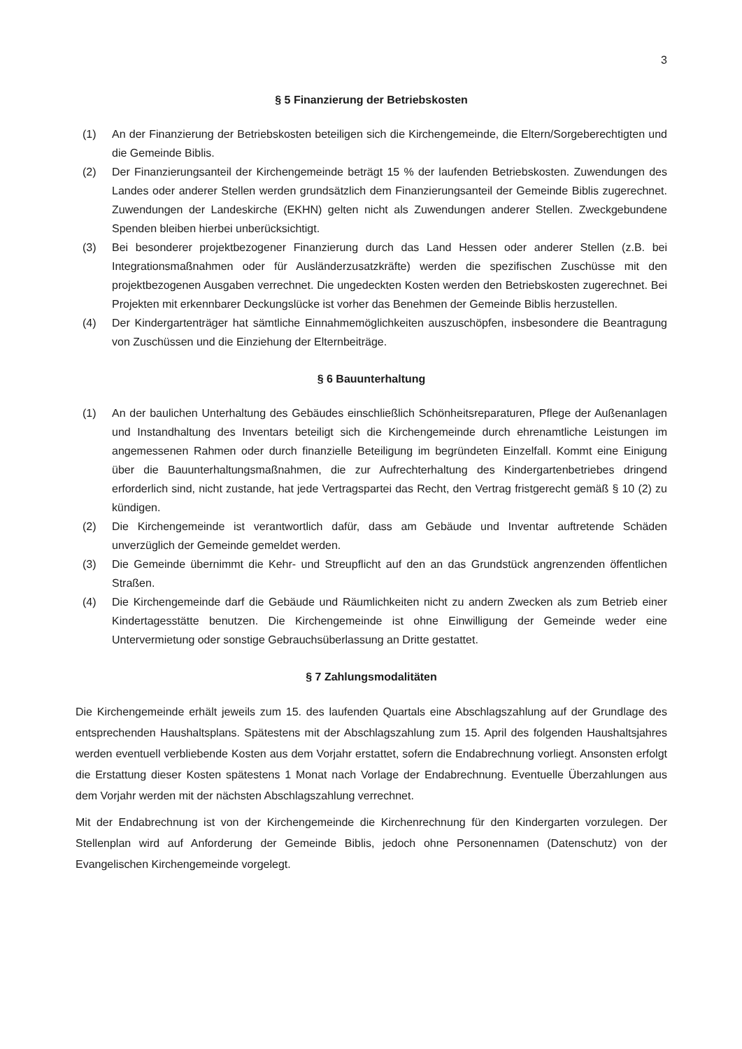3
§ 5 Finanzierung der Betriebskosten
(1) An der Finanzierung der Betriebskosten beteiligen sich die Kirchengemeinde, die Eltern/Sorgeberechtigten und die Gemeinde Biblis.
(2) Der Finanzierungsanteil der Kirchengemeinde beträgt 15 % der laufenden Betriebskosten. Zuwendungen des Landes oder anderer Stellen werden grundsätzlich dem Finanzierungsanteil der Gemeinde Biblis zugerechnet. Zuwendungen der Landeskirche (EKHN) gelten nicht als Zuwendungen anderer Stellen. Zweckgebundene Spenden bleiben hierbei unberücksichtigt.
(3) Bei besonderer projektbezogener Finanzierung durch das Land Hessen oder anderer Stellen (z.B. bei Integrationsmaßnahmen oder für Ausländerzusatzkräfte) werden die spezifischen Zuschüsse mit den projektbezogenen Ausgaben verrechnet. Die ungedeckten Kosten werden den Betriebskosten zugerechnet. Bei Projekten mit erkennbarer Deckungslücke ist vorher das Benehmen der Gemeinde Biblis herzustellen.
(4) Der Kindergartenträger hat sämtliche Einnahmemöglichkeiten auszuschöpfen, insbesondere die Beantragung von Zuschüssen und die Einziehung der Elternbeiträge.
§ 6 Bauunterhaltung
(1) An der baulichen Unterhaltung des Gebäudes einschließlich Schönheitsreparaturen, Pflege der Außenanlagen und Instandhaltung des Inventars beteiligt sich die Kirchengemeinde durch ehrenamtliche Leistungen im angemessenen Rahmen oder durch finanzielle Beteiligung im begründeten Einzelfall. Kommt eine Einigung über die Bauunterhaltungsmaßnahmen, die zur Aufrechterhaltung des Kindergartenbetriebes dringend erforderlich sind, nicht zustande, hat jede Vertragspartei das Recht, den Vertrag fristgerecht gemäß § 10 (2) zu kündigen.
(2) Die Kirchengemeinde ist verantwortlich dafür, dass am Gebäude und Inventar auftretende Schäden unverzüglich der Gemeinde gemeldet werden.
(3) Die Gemeinde übernimmt die Kehr- und Streupflicht auf den an das Grundstück angrenzenden öffentlichen Straßen.
(4) Die Kirchengemeinde darf die Gebäude und Räumlichkeiten nicht zu andern Zwecken als zum Betrieb einer Kindertagesstätte benutzen. Die Kirchengemeinde ist ohne Einwilligung der Gemeinde weder eine Untervermietung oder sonstige Gebrauchsüberlassung an Dritte gestattet.
§ 7 Zahlungsmodalitäten
Die Kirchengemeinde erhält jeweils zum 15. des laufenden Quartals eine Abschlagszahlung auf der Grundlage des entsprechenden Haushaltsplans. Spätestens mit der Abschlagszahlung zum 15. April des folgenden Haushaltsjahres werden eventuell verbliebende Kosten aus dem Vorjahr erstattet, sofern die Endabrechnung vorliegt. Ansonsten erfolgt die Erstattung dieser Kosten spätestens 1 Monat nach Vorlage der Endabrechnung. Eventuelle Überzahlungen aus dem Vorjahr werden mit der nächsten Abschlagszahlung verrechnet.
Mit der Endabrechnung ist von der Kirchengemeinde die Kirchenrechnung für den Kindergarten vorzulegen. Der Stellenplan wird auf Anforderung der Gemeinde Biblis, jedoch ohne Personennamen (Datenschutz) von der Evangelischen Kirchengemeinde vorgelegt.